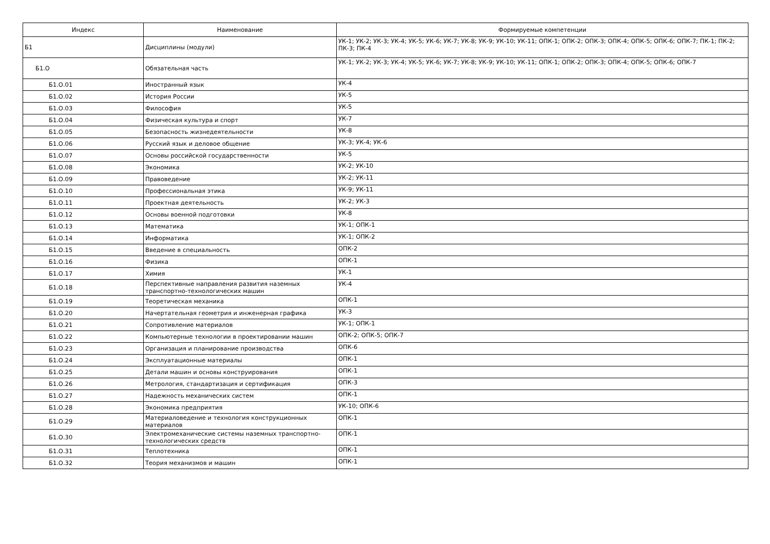| Индекс | Наименование | Формируемые компетенции |
| --- | --- | --- |
| Б1 | Дисциплины (модули) | УК-1; УК-2; УК-3; УК-4; УК-5; УК-6; УК-7; УК-8; УК-9; УК-10; УК-11; ОПК-1; ОПК-2; ОПК-3; ОПК-4; ОПК-5; ОПК-6; ОПК-7; ПК-1; ПК-2; ПК-3; ПК-4 |
| Б1.О | Обязательная часть | УК-1; УК-2; УК-3; УК-4; УК-5; УК-6; УК-7; УК-8; УК-9; УК-10; УК-11; ОПК-1; ОПК-2; ОПК-3; ОПК-4; ОПК-5; ОПК-6; ОПК-7 |
| Б1.О.01 | Иностранный язык | УК-4 |
| Б1.О.02 | История России | УК-5 |
| Б1.О.03 | Философия | УК-5 |
| Б1.О.04 | Физическая культура и спорт | УК-7 |
| Б1.О.05 | Безопасность жизнедеятельности | УК-8 |
| Б1.О.06 | Русский язык и деловое общение | УК-3; УК-4; УК-6 |
| Б1.О.07 | Основы российской государственности | УК-5 |
| Б1.О.08 | Экономика | УК-2; УК-10 |
| Б1.О.09 | Правоведение | УК-2; УК-11 |
| Б1.О.10 | Профессиональная этика | УК-9; УК-11 |
| Б1.О.11 | Проектная деятельность | УК-2; УК-3 |
| Б1.О.12 | Основы военной подготовки | УК-8 |
| Б1.О.13 | Математика | УК-1; ОПК-1 |
| Б1.О.14 | Информатика | УК-1; ОПК-2 |
| Б1.О.15 | Введение в специальность | ОПК-2 |
| Б1.О.16 | Физика | ОПК-1 |
| Б1.О.17 | Химия | УК-1 |
| Б1.О.18 | Перспективные направления развития наземных транспортно-технологических машин | УК-4 |
| Б1.О.19 | Теоретическая механика | ОПК-1 |
| Б1.О.20 | Начертательная геометрия и инженерная графика | УК-3 |
| Б1.О.21 | Сопротивление материалов | УК-1; ОПК-1 |
| Б1.О.22 | Компьютерные технологии в проектировании машин | ОПК-2; ОПК-5; ОПК-7 |
| Б1.О.23 | Организация и планирование производства | ОПК-6 |
| Б1.О.24 | Эксплуатационные материалы | ОПК-1 |
| Б1.О.25 | Детали машин и основы конструирования | ОПК-1 |
| Б1.О.26 | Метрология, стандартизация и сертификация | ОПК-3 |
| Б1.О.27 | Надежность механических систем | ОПК-1 |
| Б1.О.28 | Экономика предприятия | УК-10; ОПК-6 |
| Б1.О.29 | Материаловедение и технология конструкционных материалов | ОПК-1 |
| Б1.О.30 | Электромеханические системы наземных транспортно-технологических средств | ОПК-1 |
| Б1.О.31 | Теплотехника | ОПК-1 |
| Б1.О.32 | Теория механизмов и машин | ОПК-1 |